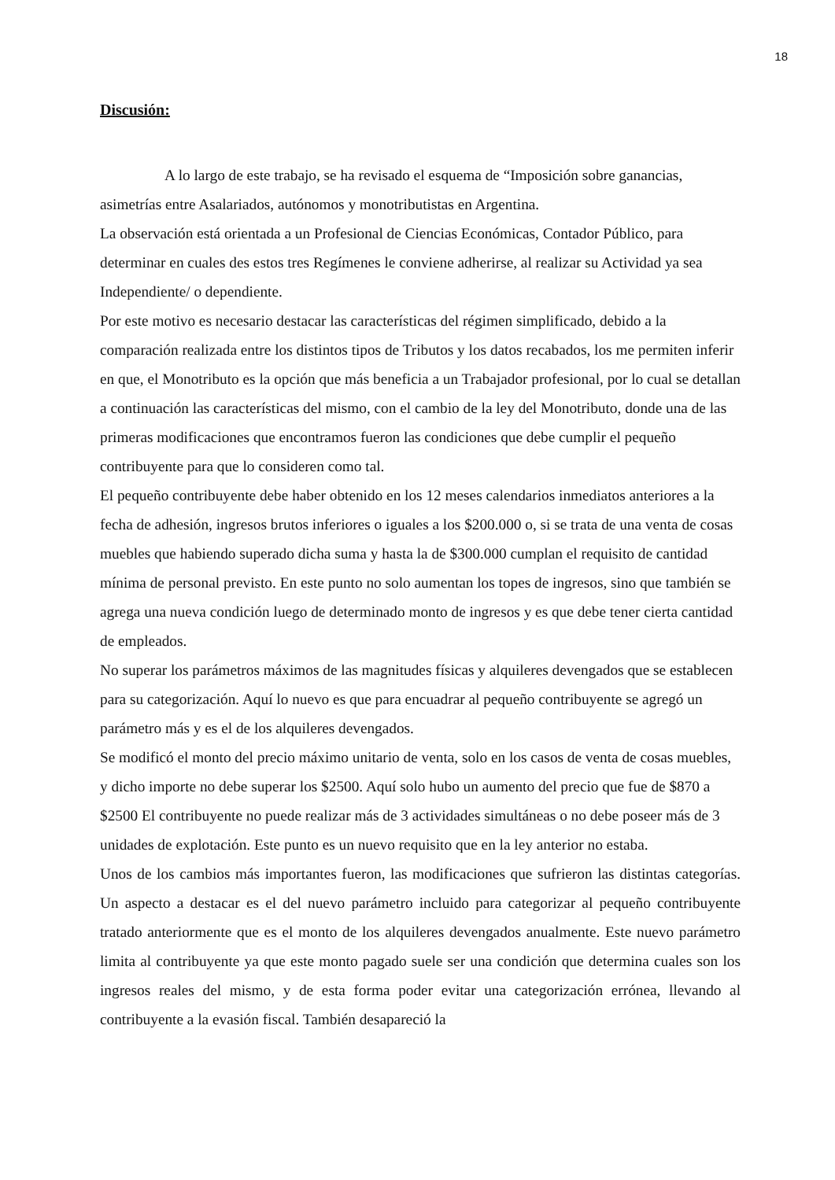18
Discusión:
A lo largo de este trabajo, se ha revisado el esquema de “Imposición sobre ganancias, asimetrías entre Asalariados, autónomos y monotributistas en Argentina.
La observación está orientada a un Profesional de Ciencias Económicas, Contador Público, para determinar en cuales des estos tres Regímenes le conviene adherirse, al realizar su Actividad ya sea Independiente/ o dependiente.
Por este motivo es necesario destacar las características del régimen simplificado, debido a la comparación realizada entre los distintos tipos de Tributos y los datos recabados, los me permiten inferir en que, el Monotributo es la opción que más beneficia a un Trabajador profesional, por lo cual se detallan a continuación las características del mismo, con el cambio de la ley del Monotributo, donde una de las primeras modificaciones que encontramos fueron las condiciones que debe cumplir el pequeño contribuyente para que lo consideren como tal.
El pequeño contribuyente debe haber obtenido en los 12 meses calendarios inmediatos anteriores a la fecha de adhesión, ingresos brutos inferiores o iguales a los $200.000 o, si se trata de una venta de cosas muebles que habiendo superado dicha suma y hasta la de $300.000 cumplan el requisito de cantidad mínima de personal previsto. En este punto no solo aumentan los topes de ingresos, sino que también se agrega una nueva condición luego de determinado monto de ingresos y es que debe tener cierta cantidad de empleados.
No superar los parámetros máximos de las magnitudes físicas y alquileres devengados que se establecen para su categorización. Aquí lo nuevo es que para encuadrar al pequeño contribuyente se agregó un parámetro más y es el de los alquileres devengados.
Se modificó el monto del precio máximo unitario de venta, solo en los casos de venta de cosas muebles, y dicho importe no debe superar los $2500. Aquí solo hubo un aumento del precio que fue de $870 a $2500 El contribuyente no puede realizar más de 3 actividades simultáneas o no debe poseer más de 3 unidades de explotación. Este punto es un nuevo requisito que en la ley anterior no estaba.
Unos de los cambios más importantes fueron, las modificaciones que sufrieron las distintas categorías. Un aspecto a destacar es el del nuevo parámetro incluido para categorizar al pequeño contribuyente tratado anteriormente que es el monto de los alquileres devengados anualmente. Este nuevo parámetro limita al contribuyente ya que este monto pagado suele ser una condición que determina cuales son los ingresos reales del mismo, y de esta forma poder evitar una categorización errónea, llevando al contribuyente a la evasión fiscal. También desapareció la